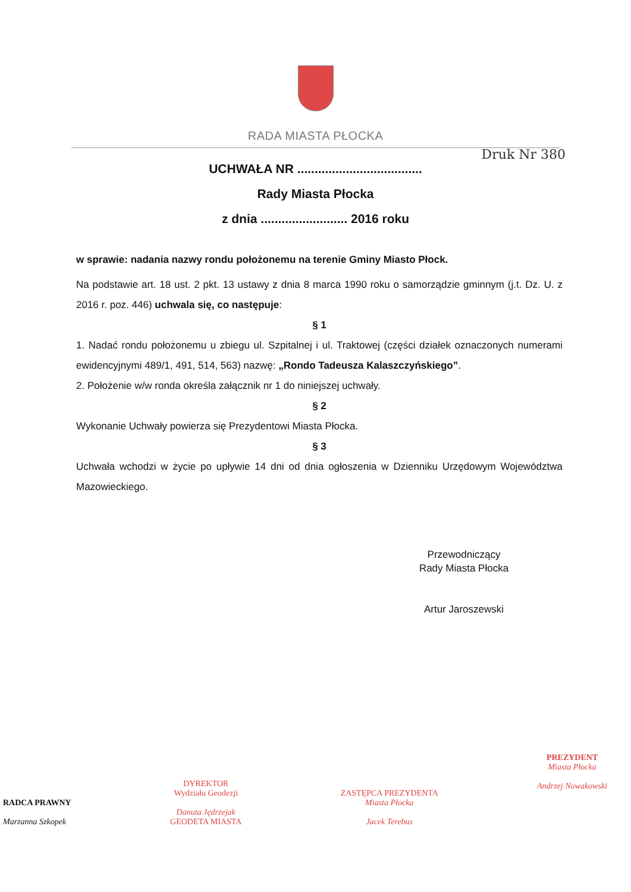RADA MIASTA PŁOCKA
Druk Nr 380
UCHWAŁA NR ....................................
Rady Miasta Płocka
z dnia ......................... 2016 roku
w sprawie: nadania nazwy rondu położonemu na terenie Gminy Miasto Płock.
Na podstawie art. 18 ust. 2 pkt. 13 ustawy z dnia 8 marca 1990 roku o samorządzie gminnym (j.t. Dz. U. z 2016 r. poz. 446) uchwala się, co następuje:
§ 1
1. Nadać rondu położonemu u zbiegu ul. Szpitalnej i ul. Traktowej (części działek oznaczonych numerami ewidencyjnymi 489/1, 491, 514, 563) nazwę: „Rondo Tadeusza Kalaszczyńskiego”.
2. Położenie w/w ronda określa załącznik nr 1 do niniejszej uchwały.
§ 2
Wykonanie Uchwały powierza się Prezydentowi Miasta Płocka.
§ 3
Uchwała wchodzi w życie po upływie 14 dni od dnia ogłoszenia w Dzienniku Urzędowym Województwa Mazowieckiego.
Przewodniczący
Rady Miasta Płocka
Artur Jaroszewski
RADCA PRAWNY
Marzanna Szkopek
DYREKTOR
Wydziału Geodezji
Danuta Jędrzejak
GEODETA MIASTA
ZASTĘPCA PREZYDENTA
Miasta Płocka
Jacek Terebus
PREZYDENT
Miasta Płocka
Andrzej Nowakowski